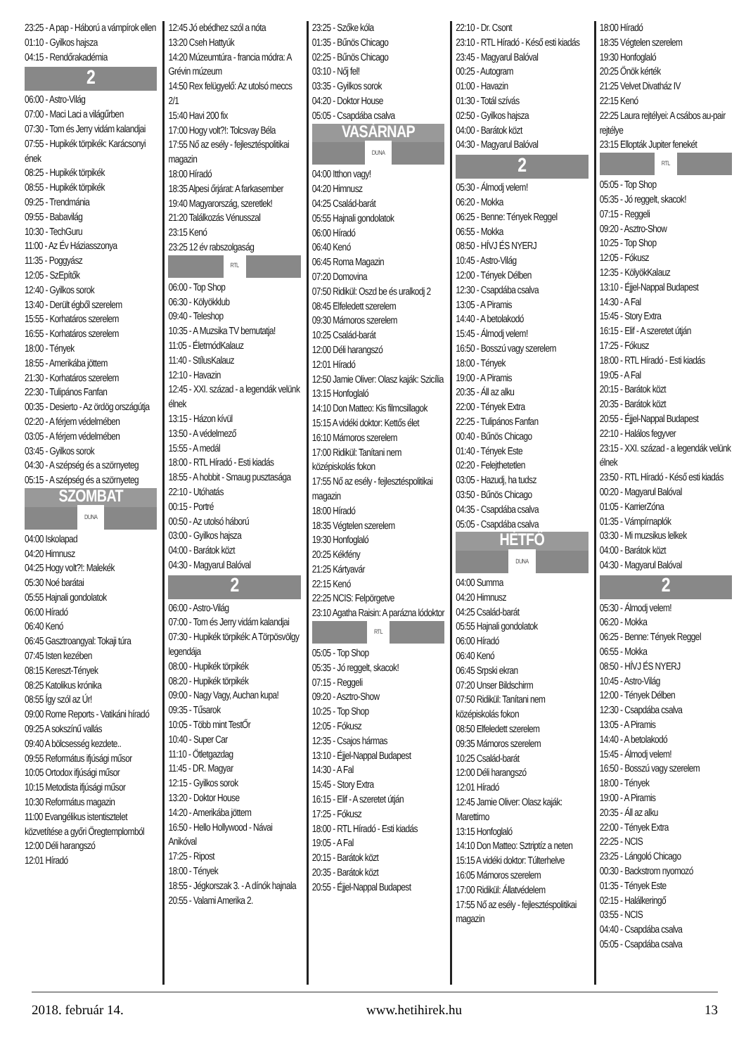23:25 - A pap - Háború a vámpírok ellen
01:10 - Gyilkos hajsza
04:15 - Rendőrakadémia
2
06:00 - Astro-Világ
07:00 - Maci Laci a világűrben
07:30 - Tom és Jerry vidám kalandjai
07:55 - Hupikék törpikék: Karácsonyi ének
08:25 - Hupikék törpikék
08:55 - Hupikék törpikék
09:25 - Trendmánia
09:55 - Babavilág
10:30 - TechGuru
11:00 - Az Év Háziasszonya
11:35 - Poggyász
12:05 - SzEpítők
12:40 - Gyilkos sorok
13:40 - Derült égből szerelem
15:55 - Korhatáros szerelem
16:55 - Korhatáros szerelem
18:00 - Tények
18:55 - Amerikába jöttem
21:30 - Korhatáros szerelem
22:30 - Tulipános Fanfan
00:35 - Desierto - Az ördög országútja
02:20 - A férjem védelmében
03:05 - A férjem védelmében
03:45 - Gyilkos sorok
04:30 - A szépség és a szörnyeteg
05:15 - A szépség és a szörnyeteg
SZOMBAT
DUNA
04:00 Iskolapad
04:20 Himnusz
04:25 Hogy volt?!: Malekék
05:30 Noé barátai
05:55 Hajnali gondolatok
06:00 Híradó
06:40 Kenó
06:45 Gasztroangyal: Tokaji túra
07:45 Isten kezében
08:15 Kereszt-Tények
08:25 Katolikus krónika
08:55 Így szól az Úr!
09:00 Rome Reports - Vatikáni híradó
09:25 A sokszínű vallás
09:40 A bölcsesség kezdete..
09:55 Református ifjúsági műsor
10:05 Ortodox ifjúsági műsor
10:15 Metodista ifjúsági műsor
10:30 Református magazin
11:00 Evangélikus istentisztelet közvetítése a győri Öregtemplomból
12:00 Déli harangszó
12:01 Híradó
12:45 Jó ebédhez szól a nóta
13:20 Cseh Hattyúk
14:20 Múzeumtúra - francia módra: A Grévin múzeum
14:50 Rex felügyelő: Az utolsó meccs 2/1
15:40 Havi 200 fix
17:00 Hogy volt?!: Tolcsvay Béla
17:55 Nő az esély - fejlesztéspolitikai magazin
18:00 Híradó
18:35 Alpesi őrjárat: A farkasember
19:40 Magyarország, szeretlek!
21:20 Találkozás Vénusszal
23:15 Kenó
23:25 12 év rabszolgaság
RTL
06:00 - Top Shop
06:30 - Kölyökklub
09:40 - Teleshop
10:35 - A Muzsika TV bemutatja!
11:05 - ÉletmódKalauz
11:40 - StílusKalauz
12:10 - Havazin
12:45 - XXI. század - a legendák velünk élnek
13:15 - Házon kívül
13:50 - A védelmező
15:55 - A medál
18:00 - RTL Híradó - Esti kiadás
18:55 - A hobbit - Smaug pusztasága
22:10 - Utóhatás
00:15 - Portré
00:50 - Az utolsó háború
03:00 - Gyilkos hajsza
04:00 - Barátok közt
04:30 - Magyarul Balóval
2
06:00 - Astro-Világ
07:00 - Tom és Jerry vidám kalandjai
07:30 - Hupikék törpikék: A Törpösvölgy legendája
08:00 - Hupikék törpikék
08:20 - Hupikék törpikék
09:00 - Nagy Vagy, Auchan kupa!
09:35 - Tűsarok
10:05 - Több mint TestŐr
10:40 - Super Car
11:10 - Ötletgazdag
11:45 - DR. Magyar
12:15 - Gyilkos sorok
13:20 - Doktor House
14:20 - Amerikába jöttem
16:50 - Hello Hollywood - Návai Anikóval
17:25 - Ripost
18:00 - Tények
18:55 - Jégkorszak 3. - A dínók hajnala
20:55 - Valami Amerika 2.
23:25 - Szőke kóla
01:35 - Bűnös Chicago
02:25 - Bűnös Chicago
03:10 - Nőj fel!
03:35 - Gyilkos sorok
04:20 - Doktor House
05:05 - Csapdába csalva
VASÁRNAP
DUNA
04:00 Itthon vagy!
04:20 Himnusz
04:25 Család-barát
05:55 Hajnali gondolatok
06:00 Híradó
06:40 Kenó
06:45 Roma Magazin
07:20 Domovina
07:50 Ridikül: Oszd be és uralkodj 2
08:45 Elfeledett szerelem
09:30 Mámoros szerelem
10:25 Család-barát
12:00 Déli harangszó
12:01 Híradó
12:50 Jamie Oliver: Olasz kaják: Szicília
13:15 Honfoglaló
14:10 Don Matteo: Kis filmcsillagok
15:15 A vidéki doktor: Kettős élet
16:10 Mámoros szerelem
17:00 Ridikül: Tanítani nem középiskolás fokon
17:55 Nő az esély - fejlesztéspolitikai magazin
18:00 Híradó
18:35 Végtelen szerelem
19:30 Honfoglaló
20:25 Kékfény
21:25 Kártyavár
22:15 Kenó
22:25 NCIS: Felpörgetve
23:10 Agatha Raisin: A parázna lódoktor
RTL
05:05 - Top Shop
05:35 - Jó reggelt, skacok!
07:15 - Reggeli
09:20 - Asztro-Show
10:25 - Top Shop
12:05 - Fókusz
12:35 - Csajos hármas
13:10 - Éjjel-Nappal Budapest
14:30 - A Fal
15:45 - Story Extra
16:15 - Elif - A szeretet útján
17:25 - Fókusz
18:00 - RTL Híradó - Esti kiadás
19:05 - A Fal
20:15 - Barátok közt
20:35 - Barátok közt
20:55 - Éjjel-Nappal Budapest
22:10 - Dr. Csont
23:10 - RTL Híradó - Késő esti kiadás
23:45 - Magyarul Balóval
00:25 - Autogram
01:00 - Havazin
01:30 - Totál szívás
02:50 - Gyilkos hajsza
04:00 - Barátok közt
04:30 - Magyarul Balóval
2
05:30 - Álmodj velem!
06:20 - Mokka
06:25 - Benne: Tények Reggel
06:55 - Mokka
08:50 - HÍVJ ÉS NYERJ
10:45 - Astro-Világ
12:00 - Tények Délben
12:30 - Csapdába csalva
13:05 - A Piramis
14:40 - A betolakodó
15:45 - Álmodj velem!
16:50 - Bosszú vagy szerelem
18:00 - Tények
19:00 - A Piramis
20:35 - Áll az alku
22:00 - Tények Extra
22:25 - Tulipános Fanfan
00:40 - Bűnös Chicago
01:40 - Tények Este
02:20 - Felejthetetlen
03:05 - Hazudj, ha tudsz
03:50 - Bűnös Chicago
04:35 - Csapdába csalva
05:05 - Csapdába csalva
HÉTFŐ
DUNA
04:00 Summa
04:20 Himnusz
04:25 Család-barát
05:55 Hajnali gondolatok
06:00 Híradó
06:40 Kenó
06:45 Srpski ekran
07:20 Unser Bildschirm
07:50 Ridikül: Tanítani nem középiskolás fokon
08:50 Elfeledett szerelem
09:35 Mámoros szerelem
10:25 Család-barát
12:00 Déli harangszó
12:01 Híradó
12:45 Jamie Oliver: Olasz kaják: Marettimo
13:15 Honfoglaló
14:10 Don Matteo: Sztriptíz a neten
15:15 A vidéki doktor: Túlterhelve
16:05 Mámoros szerelem
17:00 Ridikül: Állatvédelem
17:55 Nő az esély - fejlesztéspolitikai magazin
18:00 Híradó
18:35 Végtelen szerelem
19:30 Honfoglaló
20:25 Önök kérték
21:25 Velvet Divatház IV
22:15 Kenó
22:25 Laura rejtélyei: A csábos au-pair rejtélye
23:15 Ellopták Jupiter fenekét
RTL
05:05 - Top Shop
05:35 - Jó reggelt, skacok!
07:15 - Reggeli
09:20 - Asztro-Show
10:25 - Top Shop
12:05 - Fókusz
12:35 - KölyökKalauz
13:10 - Éjjel-Nappal Budapest
14:30 - A Fal
15:45 - Story Extra
16:15 - Elif - A szeretet útján
17:25 - Fókusz
18:00 - RTL Híradó - Esti kiadás
19:05 - A Fal
20:15 - Barátok közt
20:35 - Barátok közt
20:55 - Éjjel-Nappal Budapest
22:10 - Halálos fegyver
23:15 - XXI. század - a legendák velünk élnek
23:50 - RTL Híradó - Késő esti kiadás
00:20 - Magyarul Balóval
01:05 - KarrierZóna
01:35 - Vámpírnaplók
03:30 - Mi muzsikus lelkek
04:00 - Barátok közt
04:30 - Magyarul Balóval
2
05:30 - Álmodj velem!
06:20 - Mokka
06:25 - Benne: Tények Reggel
06:55 - Mokka
08:50 - HÍVJ ÉS NYERJ
10:45 - Astro-Világ
12:00 - Tények Délben
12:30 - Csapdába csalva
13:05 - A Piramis
14:40 - A betolakodó
15:45 - Álmodj velem!
16:50 - Bosszú vagy szerelem
18:00 - Tények
19:00 - A Piramis
20:35 - Áll az alku
22:00 - Tények Extra
22:25 - NCIS
23:25 - Lángoló Chicago
00:30 - Backstrom nyomozó
01:35 - Tények Este
02:15 - Halálkeringő
03:55 - NCIS
04:40 - Csapdába csalva
05:05 - Csapdába csalva
2018. február 14. www.hetihirek.hu 13